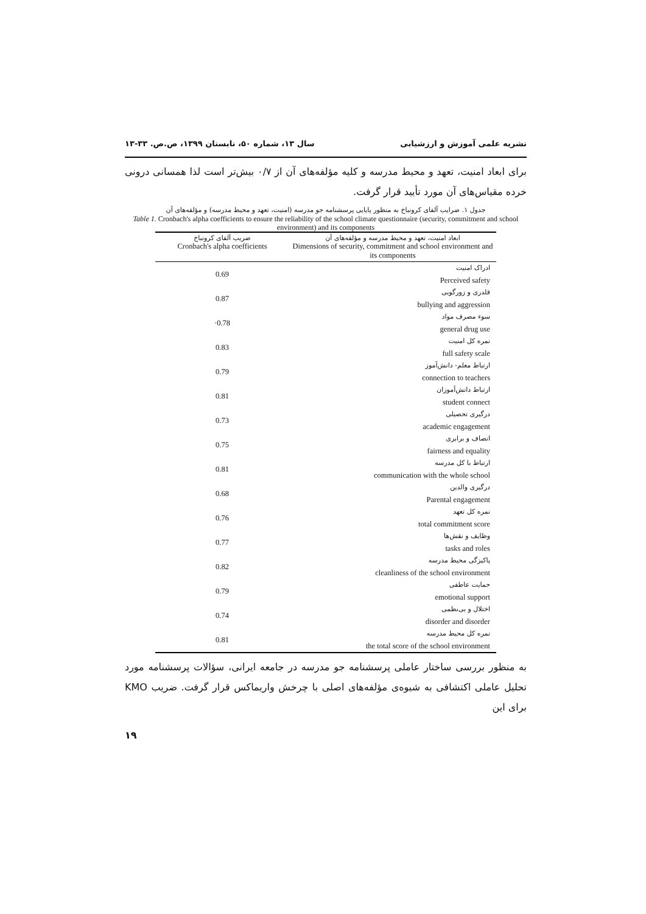نشریه علمی آموزش و ارزشیابی سال ۱۳، شماره ۵۰، تابستان ۱۳۹۹، ص.ص. ۳۳-۱۳
برای ابعاد امنیت، تعهد و محیط مدرسه و کلیه مؤلفه‌های آن از ۰/۷ بیش‌تر است لذا همسانی درونی خرده مقیاس‌های آن مورد تأیید قرار گرفت.
جدول ۱. ضرایب آلفای کرونباخ به منظور پایایی پرسشنامه جو مدرسه (امنیت، تعهد و محیط مدرسه) و مؤلفه‌های آن
Table 1. Cronbach's alpha coefficients to ensure the reliability of the school climate questionnaire (security, commitment and school environment) and its components
| ضریب آلفای کرونباخ Cronbach's alpha coefficients | ابعاد امنیت، تعهد و محیط مدرسه و مؤلفه‌های آن Dimensions of security, commitment and school environment and its components |
| --- | --- |
| 0.69 | ادراک امنیت Perceived safety |
| 0.87 | قلدری و زورگویی bullying and aggression |
| ·0.78 | سوء مصرف مواد general drug use |
| 0.83 | نمره کل امنیت full safety scale |
| 0.79 | ارتباط معلم- دانش‌آموز connection to teachers |
| 0.81 | ارتباط دانش‌آموزان student connect |
| 0.73 | درگیری تحصیلی academic engagement |
| 0.75 | انصاف و برابری fairness and equality |
| 0.81 | ارتباط با کل مدرسه communication with the whole school |
| 0.68 | درگیری والدین Parental engagement |
| 0.76 | نمره کل تعهد total commitment score |
| 0.77 | وظایف و نقش‌ها tasks and roles |
| 0.82 | پاکیزگی محیط مدرسه cleanliness of the school environment |
| 0.79 | حمایت عاطفی emotional support |
| 0.74 | اختلال و بی‌نظمی disorder and disorder |
| 0.81 | نمره کل محیط مدرسه the total score of the school environment |
به منظور بررسی ساختار عاملی پرسشنامه جو مدرسه در جامعه ایرانی، سؤالات پرسشنامه مورد تحلیل عاملی اکتشافی به شیوه‌ی مؤلفه‌های اصلی با چرخش واریماکس قرار گرفت. ضریب KMO برای این
۱۹